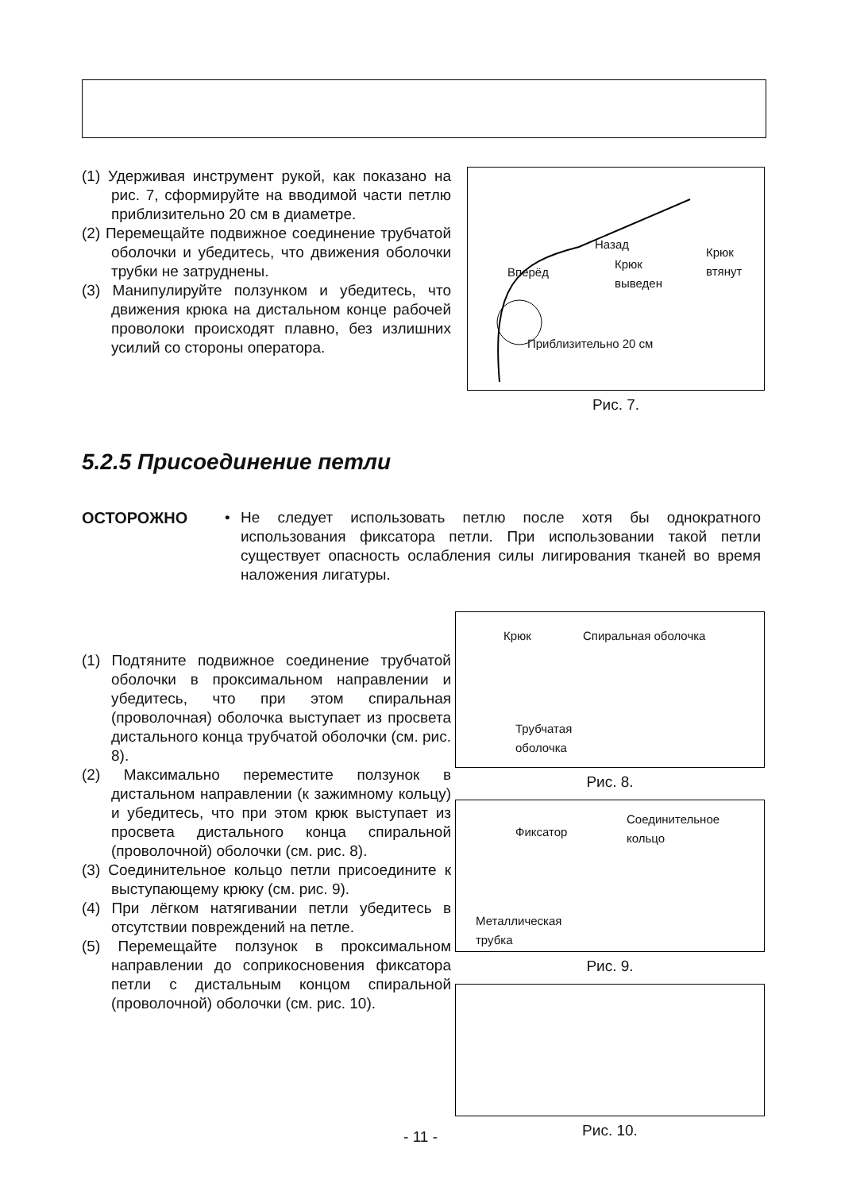(1) Удерживая инструмент рукой, как показано на рис. 7, сформируйте на вводимой части петлю приблизительно 20 см в диаметре.
(2) Перемещайте подвижное соединение трубчатой оболочки и убедитесь, что движения оболочки трубки не затруднены.
(3) Манипулируйте ползунком и убедитесь, что движения крюка на дистальном конце рабочей проволоки происходят плавно, без излишних усилий со стороны оператора.
Назад
Крюк
втянут Вперёд
Крюк
выведен
Приблизительно 20 см
Рис. 7.
5.2.5 Присоединение петли
ОСТОРОЖНО • Не следует использовать петлю после хотя бы однократного использования фиксатора петли. При использовании такой петли существует опасность ослабления силы лигирования тканей во время наложения лигатуры.
(1) Подтяните подвижное соединение трубчатой оболочки в проксимальном направлении и убедитесь, что при этом спиральная (проволочная) оболочка выступает из просвета дистального конца трубчатой оболочки (см. рис. 8).
(2) Максимально переместите ползунок в дистальном направлении (к зажимному кольцу) и убедитесь, что при этом крюк выступает из просвета дистального конца спиральной (проволочной) оболочки (см. рис. 8).
(3) Соединительное кольцо петли присоедините к выступающему крюку (см. рис. 9).
(4) При лёгком натягивании петли убедитесь в отсутствии повреждений на петле.
(5) Перемещайте ползунок в проксимальном направлении до соприкосновения фиксатора петли с дистальным концом спиральной (проволочной) оболочки (см. рис. 10).
Крюк Спиральная оболочка
Трубчатая
оболочка
Рис. 8.
Фиксатор
Соединительное
кольцо
Металлическая
трубка
Рис. 9.
Рис. 10.
- 11 -